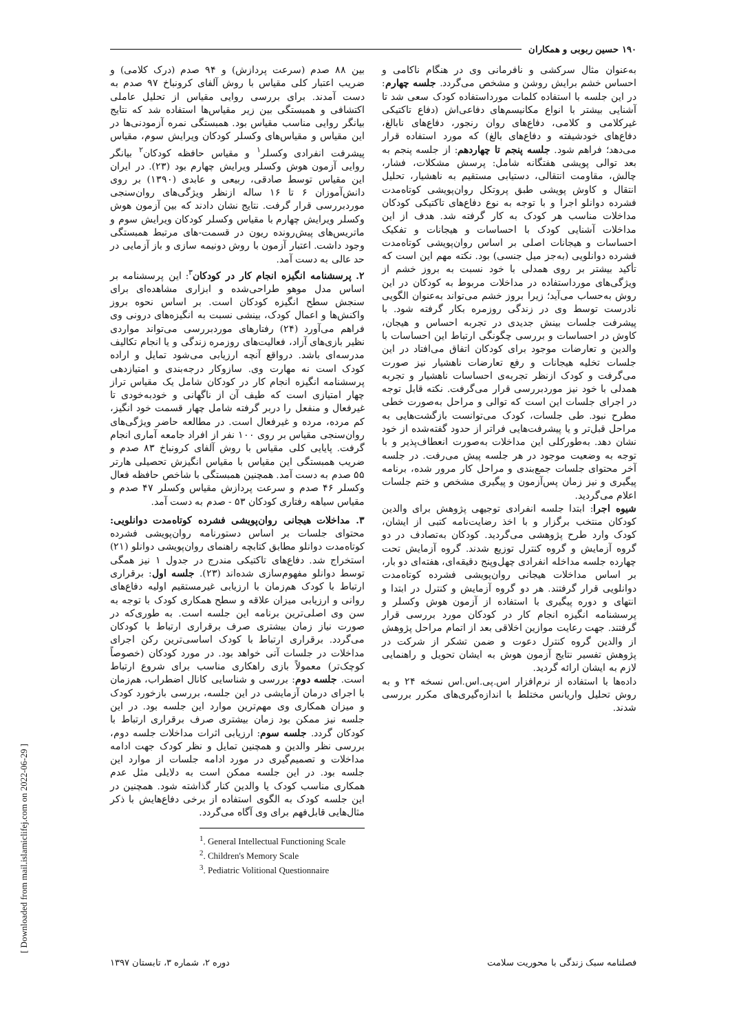۱۹۰ حسین ربوبی و همکاران
بین ۸۸ صدم (سرعت پردازش) و ۹۴ صدم (درک کلامی) و ضریب اعتبار کلی مقیاس با روش آلفای کرونباخ ۹۷ صدم به دست آمدند. برای بررسی روایی مقیاس از تحلیل عاملی اکتشافی و همبستگی بین زیر مقیاس‌ها استفاده شد که نتایج بیانگر روایی مناسب مقیاس بود. همبستگی نمره آزمودنی‌ها در این مقیاس و مقیاس‌های وکسلر کودکان ویرایش سوم، مقیاس پیشرفت انفرادی وکسلر<sup>۱</sup> و مقیاس حافظه کودکان<sup>۲</sup> بیانگر روایی آزمون هوش وکسلر ویرایش چهارم بود (۲۳). در ایران این مقیاس توسط صادقی، ربیعی و عابدی (۱۳۹۰) بر روی دانش‌آموزان ۶ تا ۱۶ ساله ازنظر ویژگی‌های روان‌سنجی موردبررسی قرار گرفت. نتایج نشان دادند که بین آزمون هوش وکسلر ویرایش چهارم با مقیاس وکسلر کودکان ویرایش سوم و ماتریس‌های پیش‌رونده ریون در قسمت-های مرتبط همبستگی وجود داشت. اعتبار آزمون با روش دونیمه سازی و باز آزمایی در حد عالی به دست آمد.
۲. پرسشنامه انگیزه انجام کار در کودکان<sup>۳</sup>: این پرسشنامه بر اساس مدل موهو طراحی‌شده و ابزاری مشاهده‌ای برای سنجش سطح انگیزه کودکان است. بر اساس نحوه بروز واکنش‌ها و اعمال کودک، بینشی نسبت به انگیزه‌های درونی وی فراهم می‌آورد (۲۴) رفتارهای موردبررسی می‌تواند مواردی نظیر بازی‌های آزاد، فعالیت‌های روزمره زندگی و یا انجام تکالیف مدرسه‌ای باشد. درواقع آنچه ارزیابی می‌شود تمایل و اراده کودک است نه مهارت وی. سازوکار درجه‌بندی و امتیازدهی پرسشنامه انگیزه انجام کار در کودکان شامل یک مقیاس تراز چهار امتیازی است که طیف آن از ناگهانی و خودبه‌خودی تا غیرفعال و منفعل را دربر گرفته شامل چهار قسمت خود انگیز، کم مرده، مرده و غیرفعال است. در مطالعه حاضر ویژگی‌های روان‌سنجی مقیاس بر روی ۱۰۰ نفر از افراد جامعه آماری انجام گرفت. پایایی کلی مقیاس با روش آلفای کرونباخ ۸۳ صدم و ضریب همبستگی این مقیاس با مقیاس انگیزش تحصیلی هارتر ۵۵ صدم به دست آمد. همچنین همبستگی با شاخص حافظه فعال وکسلر ۴۶ صدم و سرعت پردازش مقیاس وکسلر ۴۷ صدم و مقیاس سیاهه رفتاری کودکان ۵۳ - صدم به دست آمد.
۳. مداخلات هیجانی روان‌پویشی فشرده کوتاه‌مدت دوانلویی: محتوای جلسات بر اساس دستورنامه روان‌پویشی فشرده کوتاه‌مدت دوانلو مطابق کتابچه راهنمای روان‌پویشی دوانلو (۲۱) استخراج شد. دفاع‌های تاکتیکی مندرج در جدول ۱ نیز همگی توسط دوانلو مفهوم‌سازی شده‌اند (۲۳). جلسه اول: برقراری ارتباط با کودک هم‌زمان با ارزیابی غیرمستقیم اولیه دفاع‌های روانی و ارزیابی میزان علاقه و سطح همکاری کودک با توجه به سن وی اصلی‌ترین برنامه این جلسه است. به طوری‌که در صورت نیاز زمان بیشتری صرف برقراری ارتباط با کودکان می‌گردد. برقراری ارتباط با کودک اساسی‌ترین رکن اجرای مداخلات در جلسات آتی خواهد بود. در مورد کودکان (خصوصاً کوچک‌تر) معمولاً بازی راهکاری مناسب برای شروع ارتباط است. جلسه دوم: بررسی و شناسایی کانال اضطراب، هم‌زمان با اجرای درمان آزمایشی در این جلسه، بررسی بازخورد کودک و میزان همکاری وی مهم‌ترین موارد این جلسه بود. در این جلسه نیز ممکن بود زمان بیشتری صرف برقراری ارتباط با کودکان گردد. جلسه سوم: ارزیابی اثرات مداخلات جلسه دوم، بررسی نظر والدین و همچنین تمایل و نظر کودک جهت ادامه مداخلات و تصمیم‌گیری در مورد ادامه جلسات از موارد این جلسه بود. در این جلسه ممکن است به دلایلی مثل عدم همکاری مناسب کودک یا والدین کنار گذاشته شود. همچنین در این جلسه کودک به الگوی استفاده از برخی دفاع‌هایش با ذکر مثال‌هایی قابل‌فهم برای وی آگاه می‌گردد.
<sup>1</sup>. General Intellectual Functioning Scale
<sup>2</sup>. Children's Memory Scale
<sup>3</sup>. Pediatric Volitional Questionnaire
به‌عنوان مثال سرکشی و نافرمانی وی در هنگام ناکامی و احساس خشم برایش روشن و مشخص می‌گردد. جلسه چهارم: در این جلسه با استفاده کلمات مورداستفاده کودک سعی شد تا آشنایی بیشتر با انواع مکانیسم‌های دفاعی‌اش (دفاع تاکتیکی غیرکلامی و کلامی، دفاع‌های روان رنجور، دفاع‌های نابالغ، دفاع‌های خودشیفته و دفاع‌های بالغ) که مورد استفاده قرار می‌دهد؛ فراهم شود. جلسه پنجم تا چهاردهم: از جلسه پنجم به بعد توالی پویشی هفتگانه شامل: پرسش مشکلات، فشار، چالش، مقاومت انتقالی، دستیابی مستقیم به ناهشیار، تحلیل انتقال و کاوش پویشی طبق پروتکل روان‌پویشی کوتاه‌مدت فشرده دوانلو اجرا و با توجه به نوع دفاع‌های تاکتیکی کودکان مداخلات مناسب هر کودک به کار گرفته شد. هدف از این مداخلات آشنایی کودک با احساسات و هیجانات و تفکیک احساسات و هیجانات اصلی بر اساس روان‌پویشی کوتاه‌مدت فشرده دوانلویی (به‌جز میل جنسی) بود. نکته مهم این است که تأکید بیشتر بر روی همدلی با خود نسبت به بروز خشم از ویژگی‌های مورداستفاده در مداخلات مربوط به کودکان در این روش به‌حساب می‌آید؛ زیرا بروز خشم می‌تواند به‌عنوان الگویی نادرست توسط وی در زندگی روزمره بکار گرفته شود. با پیشرفت جلسات بینش جدیدی در تجربه احساس و هیجان، کاوش در احساسات و بررسی چگونگی ارتباط این احساسات با والدین و تعارضات موجود برای کودکان اتفاق می‌افتاد در این جلسات تخلیه هیجانات و رفع تعارضات ناهشیار نیز صورت می‌گرفت و کودک ازنظر تجربه‌ی احساسات ناهشیار و تجربه همدلی با خود نیز موردبررسی قرار می‌گرفت. نکته قابل توجه در اجرای جلسات این است که توالی و مراحل به‌صورت خطی مطرح نبود. طی جلسات، کودک می‌توانست بازگشت‌هایی به مراحل قبل‌تر و یا پیشرفت‌هایی فراتر از حدود گفته‌شده از خود نشان دهد. به‌طورکلی این مداخلات به‌صورت انعطاف‌پذیر و با توجه به وضعیت موجود در هر جلسه پیش می‌رفت. در جلسه آخر محتوای جلسات جمع‌بندی و مراحل کار مرور شده، برنامه پیگیری و نیز زمان پس‌آزمون و پیگیری مشخص و ختم جلسات اعلام می‌گردید.
شیوه اجرا: ابتدا جلسه انفرادی توجیهی پژوهش برای والدین کودکان منتخب برگزار و با اخذ رضایت‌نامه کتبی از ایشان، کودک وارد طرح پژوهشی می‌گردید. کودکان به‌تصادف در دو گروه آزمایش و گروه کنترل توزیع شدند. گروه آزمایش تحت چهارده جلسه مداخله انفرادی چهل‌وپنج دقیقه‌ای، هفته‌ای دو بار، بر اساس مداخلات هیجانی روان‌پویشی فشرده کوتاه‌مدت دوانلویی قرار گرفتند. هر دو گروه آزمایش و کنترل در ابتدا و انتهای و دوره پیگیری با استفاده از آزمون هوش وکسلر و پرسشنامه انگیزه انجام کار در کودکان مورد بررسی قرار گرفتند. جهت رعایت موازین اخلاقی بعد از اتمام مراحل پژوهش از والدین گروه کنترل دعوت و ضمن تشکر از شرکت در پژوهش تفسیر نتایج آزمون هوش به ایشان تحویل و راهنمایی لازم به ایشان ارائه گردید.
داده‌ها با استفاده از نرم‌افزار اس.پی.اس.اس نسخه ۲۴ و به روش تحلیل واریانس مختلط با اندازه‌گیری‌های مکرر بررسی شدند.
فصلنامه سبک زندگی با محوریت سلامت دوره ۲، شماره ۳، تابستان ۱۳۹۷
[ Downloaded from mail.islamiclifej.com on 2022-06-29 ]